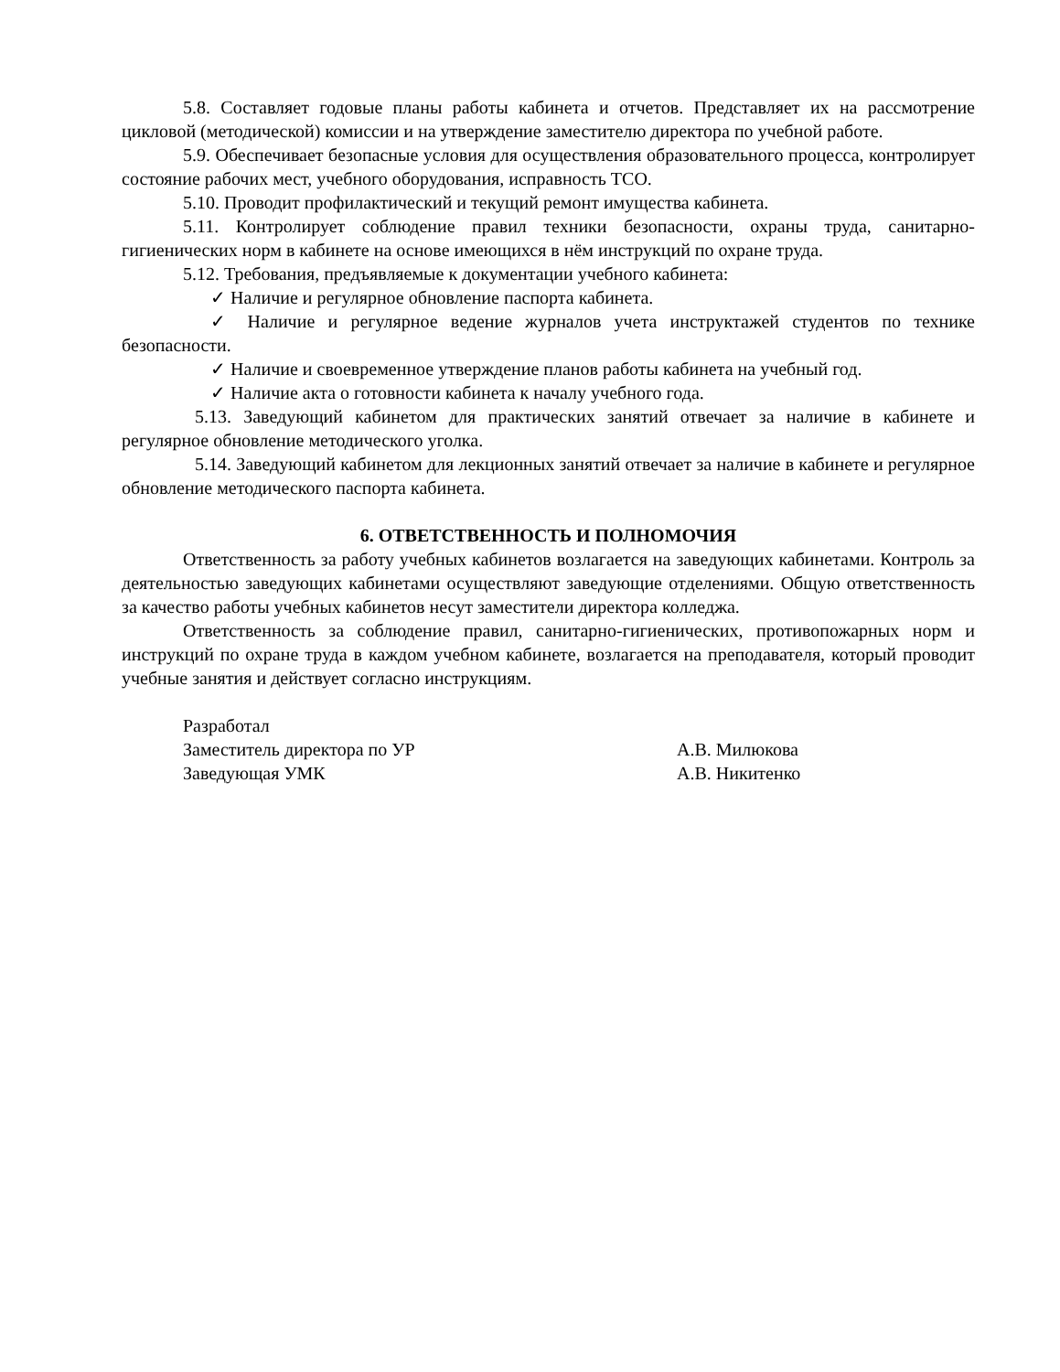5.8. Составляет годовые планы работы кабинета и отчетов. Представляет их на рассмотрение цикловой (методической) комиссии и на утверждение заместителю директора по учебной работе.
5.9. Обеспечивает безопасные условия для осуществления образовательного процесса, контролирует состояние рабочих мест, учебного оборудования, исправность ТСО.
5.10. Проводит профилактический и текущий ремонт имущества кабинета.
5.11. Контролирует соблюдение правил техники безопасности, охраны труда, санитарно-гигиенических норм в кабинете на основе имеющихся в нём инструкций по охране труда.
5.12. Требования, предъявляемые к документации учебного кабинета:
✓ Наличие и регулярное обновление паспорта кабинета.
✓ Наличие и регулярное ведение журналов учета инструктажей студентов по технике безопасности.
✓ Наличие и своевременное утверждение планов работы кабинета на учебный год.
✓ Наличие акта о готовности кабинета к началу учебного года.
5.13. Заведующий кабинетом для практических занятий отвечает за наличие в кабинете и регулярное обновление методического уголка.
5.14. Заведующий кабинетом для лекционных занятий отвечает за наличие в кабинете и регулярное обновление методического паспорта кабинета.
6. ОТВЕТСТВЕННОСТЬ И ПОЛНОМОЧИЯ
Ответственность за работу учебных кабинетов возлагается на заведующих кабинетами. Контроль за деятельностью заведующих кабинетами осуществляют заведующие отделениями. Общую ответственность за качество работы учебных кабинетов несут заместители директора колледжа.
Ответственность за соблюдение правил, санитарно-гигиенических, противопожарных норм и инструкций по охране труда в каждом учебном кабинете, возлагается на преподавателя, который проводит учебные занятия и действует согласно инструкциям.
Разработал
Заместитель директора по УР А.В. Милюкова
Заведующая УМК А.В. Никитенко